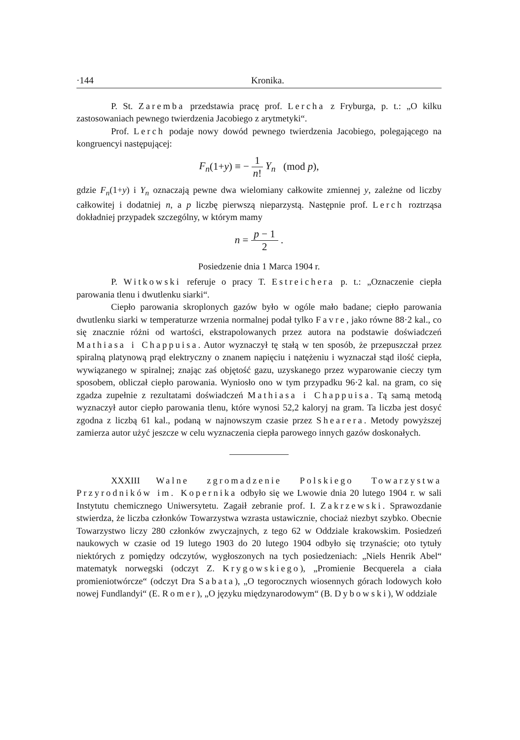·144 Kronika.
P. St. Zaremba przedstawia pracę prof. Lercha z Fryburga, p. t.: „O kilku zastosowaniach pewnego twierdzenia Jacobiego z arytmetyki“.
Prof. Lerch podaje nowy dowód pewnego twierdzenia Jacobiego, polegającego na kongruencyi następującej:
F<sub>n</sub>(1+y) ≡ − 1 n! Y<sub>n</sub> (mod p),
gdzie F<sub>n</sub>(1+y) i Y<sub>n</sub> oznaczają pewne dwa wielomiany całkowite zmiennej y, zależne od liczby całkowitej i dodatniej n, a p liczbę pierwszą nieparzystą. Następnie prof. Lerch roztrząsa dokładniej przypadek szczególny, w którym mamy
n = p − 1 2 .
Posiedzenie dnia 1 Marca 1904 r.
P. Witkowski referuje o pracy T. Estreichera p. t.: „Oznaczenie ciepła parowania tlenu i dwutlenku siarki“.
Ciepło parowania skroplonych gazów było w ogóle mało badane; ciepło parowania dwutlenku siarki w temperaturze wrzenia normalnej podał tylko Favre, jako równe 88·2 kal., co się znacznie różni od wartości, ekstrapolowanych przez autora na podstawie doświadczeń Mathiasa i Chappuisa. Autor wyznaczył tę stałą w ten sposób, że przepuszczał przez spiralną platynową prąd elektryczny o znanem napięciu i natężeniu i wyznaczał stąd ilość ciepła, wywiązanego w spiralnej; znając zaś objętość gazu, uzyskanego przez wyparowanie cieczy tym sposobem, obliczał ciepło parowania. Wyniosło ono w tym przypadku 96·2 kal. na gram, co się zgadza zupełnie z rezultatami doświadczeń Mathiasa i Chappuisa. Tą samą metodą wyznaczył autor ciepło parowania tlenu, które wynosi 52,2 kaloryj na gram. Ta liczba jest dosyć zgodna z liczbą 61 kal., podaną w najnowszym czasie przez Shearera. Metody powyższej zamierza autor użyć jeszcze w celu wyznaczenia ciepła parowego innych gazów doskonałych.
XXXIII Walne zgromadzenie Polskiego Towarzystwa Przyrodników im. Kopernika odbyło się we Lwowie dnia 20 lutego 1904 r. w sali Instytutu chemicznego Uniwersytetu. Zagaił zebranie prof. I. Zakrzewski. Sprawozdanie stwierdza, że liczba członków Towarzystwa wzrasta ustawicznie, chociaż niezbyt szybko. Obecnie Towarzystwo liczy 280 członków zwyczajnych, z tego 62 w Oddziale krakowskim. Posiedzeń naukowych w czasie od 19 lutego 1903 do 20 lutego 1904 odbyło się trzynaście; oto tytuły niektórych z pomiędzy odczytów, wygłoszonych na tych posiedzeniach: „Niels Henrik Abel“ matematyk norwegski (odczyt Z. Krygowskiego), „Promienie Becquerela a ciała promieniotwórcze“ (odczyt Dra Sabata), „O tegorocznych wiosennych górach lodowych koło nowej Fundlandyi“ (E. Romer), „O języku międzynarodowym“ (B. Dybowski), W oddziale